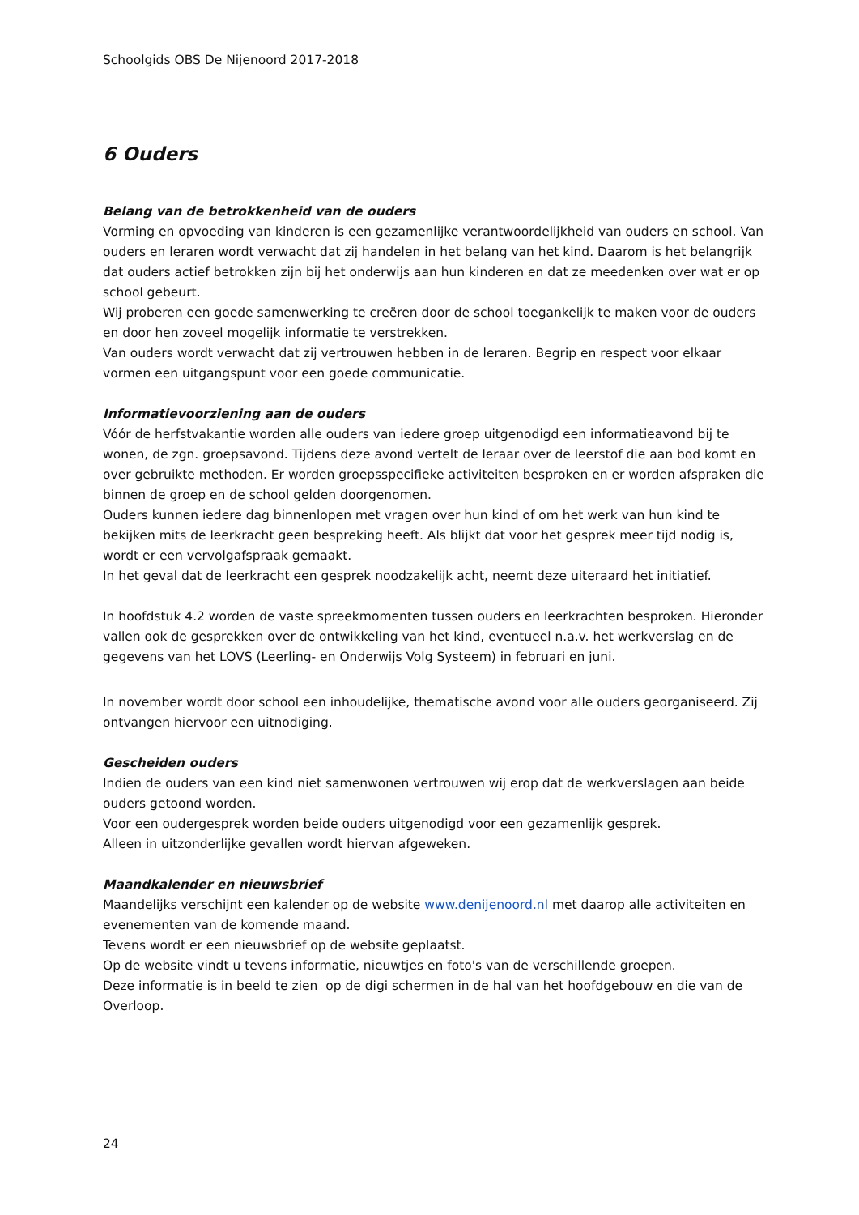Schoolgids OBS De Nijenoord 2017-2018
6 Ouders
Belang van de betrokkenheid van de ouders
Vorming en opvoeding van kinderen is een gezamenlijke verantwoordelijkheid van ouders en school. Van ouders en leraren wordt verwacht dat zij handelen in het belang van het kind. Daarom is het belangrijk dat ouders actief betrokken zijn bij het onderwijs aan hun kinderen en dat ze meedenken over wat er op school gebeurt.
Wij proberen een goede samenwerking te creëren door de school toegankelijk te maken voor de ouders en door hen zoveel mogelijk informatie te verstrekken.
Van ouders wordt verwacht dat zij vertrouwen hebben in de leraren. Begrip en respect voor elkaar vormen een uitgangspunt voor een goede communicatie.
Informatievoorziening aan de ouders
Vóór de herfstvakantie worden alle ouders van iedere groep uitgenodigd een informatieavond bij te wonen, de zgn. groepsavond. Tijdens deze avond vertelt de leraar over de leerstof die aan bod komt en over gebruikte methoden. Er worden groepsspecifieke activiteiten besproken en er worden afspraken die binnen de groep en de school gelden doorgenomen.
Ouders kunnen iedere dag binnenlopen met vragen over hun kind of om het werk van hun kind te bekijken mits de leerkracht geen bespreking heeft. Als blijkt dat voor het gesprek meer tijd nodig is, wordt er een vervolgafspraak gemaakt.
In het geval dat de leerkracht een gesprek noodzakelijk acht, neemt deze uiteraard het initiatief.
In hoofdstuk 4.2 worden de vaste spreekmomenten tussen ouders en leerkrachten besproken. Hieronder vallen ook de gesprekken over de ontwikkeling van het kind, eventueel n.a.v. het werkverslag en de gegevens van het LOVS (Leerling- en Onderwijs Volg Systeem) in februari en juni.
In november wordt door school een inhoudelijke, thematische avond voor alle ouders georganiseerd. Zij ontvangen hiervoor een uitnodiging.
Gescheiden ouders
Indien de ouders van een kind niet samenwonen vertrouwen wij erop dat de werkverslagen aan beide ouders getoond worden.
Voor een oudergesprek worden beide ouders uitgenodigd voor een gezamenlijk gesprek.
Alleen in uitzonderlijke gevallen wordt hiervan afgeweken.
Maandkalender en nieuwsbrief
Maandelijks verschijnt een kalender op de website www.denijenoord.nl met daarop alle activiteiten en evenementen van de komende maand.
Tevens wordt er een nieuwsbrief op de website geplaatst.
Op de website vindt u tevens informatie, nieuwtjes en foto's van de verschillende groepen.
Deze informatie is in beeld te zien op de digi schermen in de hal van het hoofdgebouw en die van de Overloop.
24